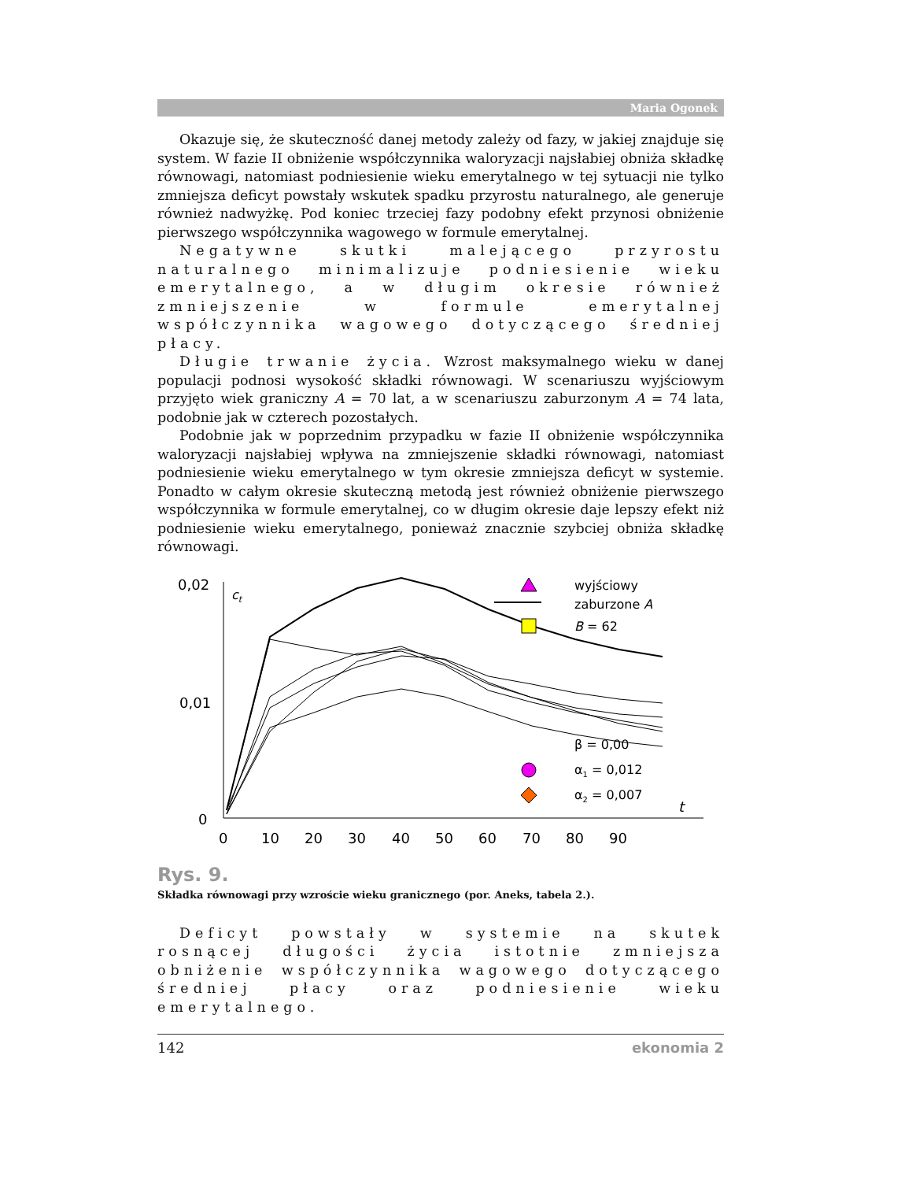Maria Ogonek
Okazuje się, że skuteczność danej metody zależy od fazy, w jakiej znajduje się system. W fazie II obniżenie współczynnika waloryzacji najsłabiej obniża składkę równowagi, natomiast podniesienie wieku emerytalnego w tej sytuacji nie tylko zmniejsza deficyt powstały wskutek spadku przyrostu naturalnego, ale generuje również nadwyżkę. Pod koniec trzeciej fazy podobny efekt przynosi obniżenie pierwszego współczynnika wagowego w formule emerytalnej.
Negatywne skutki malejącego przyrostu naturalnego minimalizuje podniesienie wieku emerytalnego, a w długim okresie również zmniejszenie w formule emerytalnej współczynnika wagowego dotyczącego średniej płacy.
Długie trwanie życia. Wzrost maksymalnego wieku w danej populacji podnosi wysokość składki równowagi. W scenariuszu wyjściowym przyjęto wiek graniczny A = 70 lat, a w scenariuszu zaburzonym A = 74 lata, podobnie jak w czterech pozostałych.
Podobnie jak w poprzednim przypadku w fazie II obniżenie współczynnika waloryzacji najsłabiej wpływa na zmniejszenie składki równowagi, natomiast podniesienie wieku emerytalnego w tym okresie zmniejsza deficyt w systemie. Ponadto w całym okresie skuteczną metodą jest również obniżenie pierwszego współczynnika w formule emerytalnej, co w długim okresie daje lepszy efekt niż podniesienie wieku emerytalnego, ponieważ znacznie szybciej obniża składkę równowagi.
0,02
0,01
0
ct
t
0
10
20
30
40
50
60
70
80
90
wyjściowy
zaburzone A
B = 62
β = 0,00
α1 = 0,012
α2 = 0,007
Rys. 9.
Składka równowagi przy wzroście wieku granicznego (por. Aneks, tabela 2.).
Deficyt powstały w systemie na skutek rosnącej długości życia istotnie zmniejsza obniżenie współczynnika wagowego dotyczącego średniej płacy oraz podniesienie wieku emerytalnego.
142 ekonomia 2